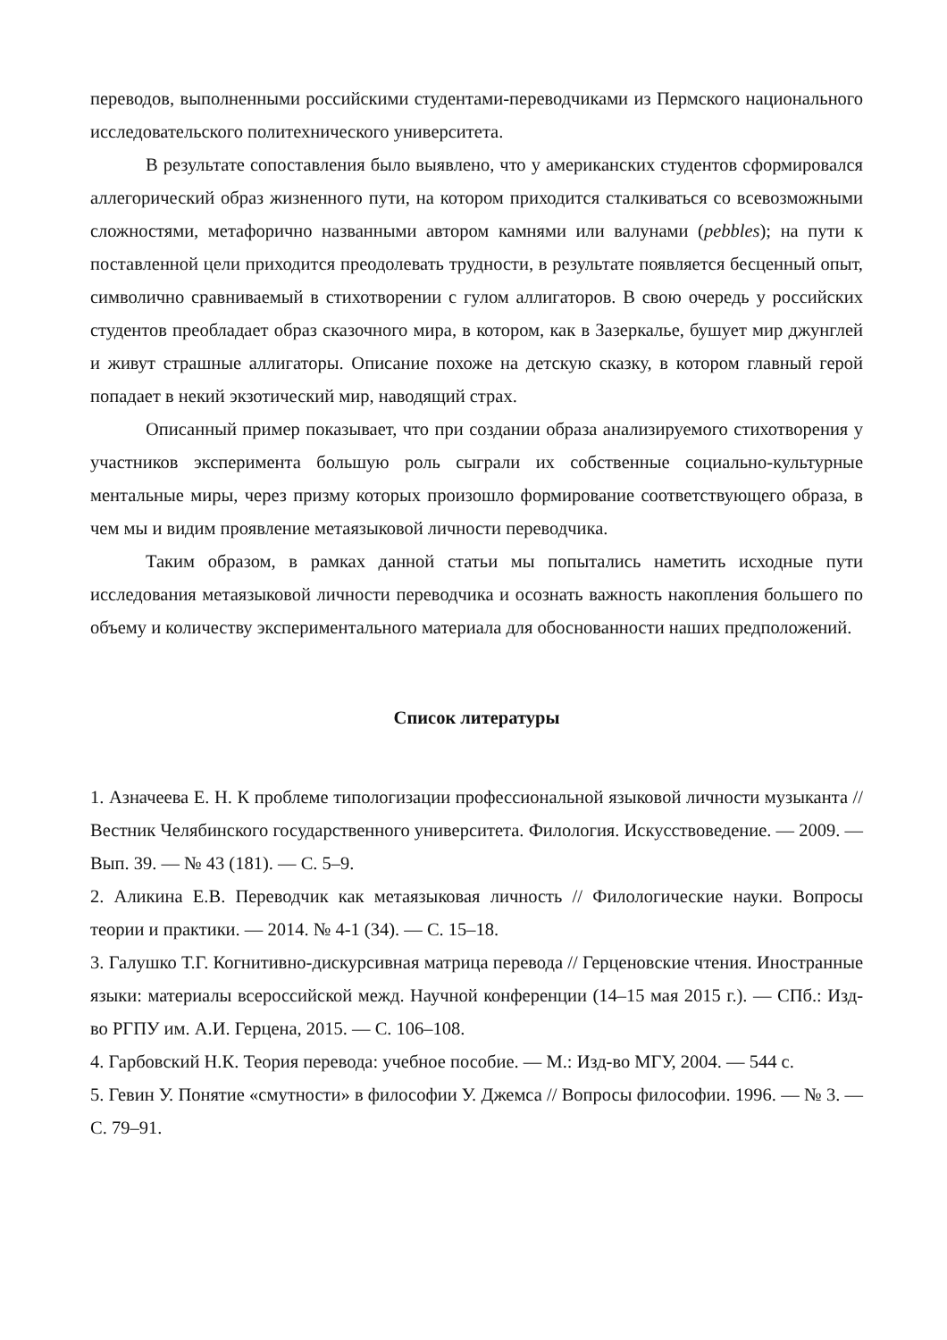переводов, выполненными российскими студентами-переводчиками из Пермского национального исследовательского политехнического университета.
В результате сопоставления было выявлено, что у американских студентов сформировался аллегорический образ жизненного пути, на котором приходится сталкиваться со всевозможными сложностями, метафорично названными автором камнями или валунами (pebbles); на пути к поставленной цели приходится преодолевать трудности, в результате появляется бесценный опыт, символично сравниваемый в стихотворении с гулом аллигаторов. В свою очередь у российских студентов преобладает образ сказочного мира, в котором, как в Зазеркалье, бушует мир джунглей и живут страшные аллигаторы. Описание похоже на детскую сказку, в котором главный герой попадает в некий экзотический мир, наводящий страх.
Описанный пример показывает, что при создании образа анализируемого стихотворения у участников эксперимента большую роль сыграли их собственные социально-культурные ментальные миры, через призму которых произошло формирование соответствующего образа, в чем мы и видим проявление метаязыковой личности переводчика.
Таким образом, в рамках данной статьи мы попытались наметить исходные пути исследования метаязыковой личности переводчика и осознать важность накопления большего по объему и количеству экспериментального материала для обоснованности наших предположений.
Список литературы
1. Азначеева Е. Н. К проблеме типологизации профессиональной языковой личности музыканта // Вестник Челябинского государственного университета. Филология. Искусствоведение. — 2009. — Вып. 39. — № 43 (181). — С. 5–9.
2. Аликина Е.В. Переводчик как метаязыковая личность // Филологические науки. Вопросы теории и практики. — 2014. № 4-1 (34). — С. 15–18.
3. Галушко Т.Г. Когнитивно-дискурсивная матрица перевода // Герценовские чтения. Иностранные языки: материалы всероссийской межд. Научной конференции (14–15 мая 2015 г.). — СПб.: Изд-во РГПУ им. А.И. Герцена, 2015. — С. 106–108.
4. Гарбовский Н.К. Теория перевода: учебное пособие. — М.: Изд-во МГУ, 2004. — 544 с.
5. Гевин У. Понятие «смутности» в философии У. Джемса // Вопросы философии. 1996. — № 3. — С. 79–91.